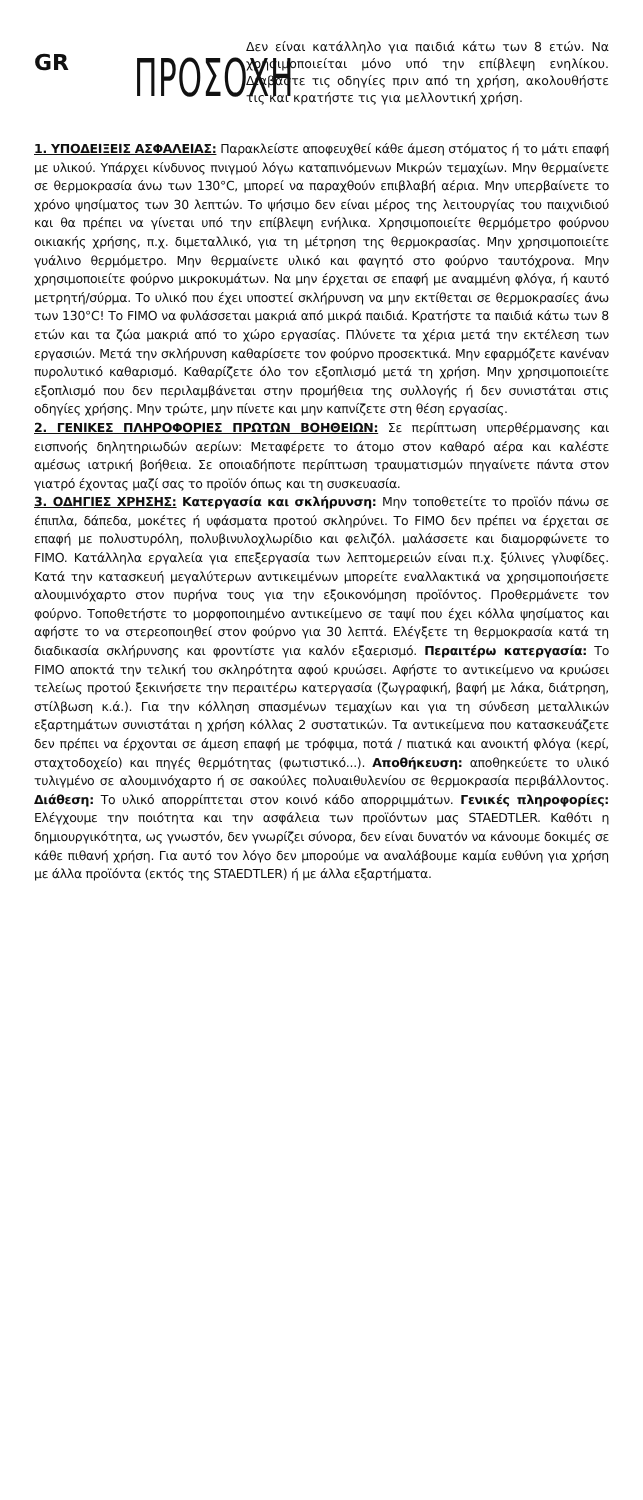GR
ΠΡΟΣΟΧΗ
Δεν είναι κατάλληλο για παιδιά κάτω των 8 ετών. Να χρησιμοποιείται μόνο υπό την επίβλεψη ενηλίκου. Διαβάστε τις οδηγίες πριν από τη χρήση, ακολουθήστε τις και κρατήστε τις για μελλοντική χρήση.
1. ΥΠΟΔΕΙΞΕΙΣ ΑΣΦΑΛΕΙΑΣ: Παρακλείστε αποφευχθεί κάθε άμεση στόματος ή το μάτι επαφή με υλικού. Υπάρχει κίνδυνος πνιγμού λόγω καταπινόμενων Μικρών τεμαχίων. Μην θερμαίνετε σε θερμοκρασία άνω των 130°C, μπορεί να παραχθούν επιβλαβή αέρια. Μην υπερβαίνετε το χρόνο ψησίματος των 30 λεπτών. Το ψήσιμο δεν είναι μέρος της λειτουργίας του παιχνιδιού και θα πρέπει να γίνεται υπό την επίβλεψη ενήλικα. Χρησιμοποιείτε θερμόμετρο φούρνου οικιακής χρήσης, π.χ. διμεταλλικό, για τη μέτρηση της θερμοκρασίας. Μην χρησιμοποιείτε γυάλινο θερμόμετρο. Μην θερμαίνετε υλικό και φαγητό στο φούρνο ταυτόχρονα. Μην χρησιμοποιείτε φούρνο μικροκυμάτων. Να μην έρχεται σε επαφή με αναμμένη φλόγα, ή καυτό μετρητή/σύρμα. Το υλικό που έχει υποστεί σκλήρυνση να μην εκτίθεται σε θερμοκρασίες άνω των 130°C! Το FIMO να φυλάσσεται μακριά από μικρά παιδιά. Κρατήστε τα παιδιά κάτω των 8 ετών και τα ζώα μακριά από το χώρο εργασίας. Πλύνετε τα χέρια μετά την εκτέλεση των εργασιών. Μετά την σκλήρυνση καθαρίσετε τον φούρνο προσεκτικά. Μην εφαρμόζετε κανέναν πυρολυτικό καθαρισμό. Καθαρίζετε όλο τον εξοπλισμό μετά τη χρήση. Μην χρησιμοποιείτε εξοπλισμό που δεν περιλαμβάνεται στην προμήθεια της συλλογής ή δεν συνιστάται στις οδηγίες χρήσης. Μην τρώτε, μην πίνετε και μην καπνίζετε στη θέση εργασίας.
2. ΓΕΝΙΚΕΣ ΠΛΗΡΟΦΟΡΙΕΣ ΠΡΩΤΩΝ ΒΟΗΘΕΙΩΝ: Σε περίπτωση υπερθέρμανσης και εισπνοής δηλητηριωδών αερίων: Μεταφέρετε το άτομο στον καθαρό αέρα και καλέστε αμέσως ιατρική βοήθεια. Σε οποιαδήποτε περίπτωση τραυματισμών πηγαίνετε πάντα στον γιατρό έχοντας μαζί σας το προϊόν όπως και τη συσκευασία.
3. ΟΔΗΓΙΕΣ ΧΡΗΣΗΣ: Κατεργασία και σκλήρυνση: Μην τοποθετείτε το προϊόν πάνω σε έπιπλα, δάπεδα, μοκέτες ή υφάσματα προτού σκληρύνει. Το FIMO δεν πρέπει να έρχεται σε επαφή με πολυστυρόλη, πολυβινυλοχλωρίδιο και φελιζόλ. μαλάσσετε και διαμορφώνετε το FIMO. Κατάλληλα εργαλεία για επεξεργασία των λεπτομερειών είναι π.χ. ξύλινες γλυφίδες. Κατά την κατασκευή μεγαλύτερων αντικειμένων μπορείτε εναλλακτικά να χρησιμοποιήσετε αλουμινόχαρτο στον πυρήνα τους για την εξοικονόμηση προϊόντος. Προθερμάνετε τον φούρνο. Τοποθετήστε το μορφοποιημένο αντικείμενο σε ταψί που έχει κόλλα ψησίματος και αφήστε το να στερεοποιηθεί στον φούρνο για 30 λεπτά. Ελέγξετε τη θερμοκρασία κατά τη διαδικασία σκλήρυνσης και φροντίστε για καλόν εξαερισμό. Περαιτέρω κατεργασία: Το FIMO αποκτά την τελική του σκληρότητα αφού κρυώσει. Αφήστε το αντικείμενο να κρυώσει τελείως προτού ξεκινήσετε την περαιτέρω κατεργασία (ζωγραφική, βαφή με λάκα, διάτρηση, στίλβωση κ.ά.). Για την κόλληση σπασμένων τεμαχίων και για τη σύνδεση μεταλλικών εξαρτημάτων συνιστάται η χρήση κόλλας 2 συστατικών. Τα αντικείμενα που κατασκευάζετε δεν πρέπει να έρχονται σε άμεση επαφή με τρόφιμα, ποτά / πιατικά και ανοικτή φλόγα (κερί, σταχτοδοχείο) και πηγές θερμότητας (φωτιστικό...). Αποθήκευση: αποθηκεύετε το υλικό τυλιγμένο σε αλουμινόχαρτο ή σε σακούλες πολυαιθυλενίου σε θερμοκρασία περιβάλλοντος. Διάθεση: Το υλικό απορρίπτεται στον κοινό κάδο απορριμμάτων. Γενικές πληροφορίες: Ελέγχουμε την ποιότητα και την ασφάλεια των προϊόντων μας STAEDTLER. Καθότι η δημιουργικότητα, ως γνωστόν, δεν γνωρίζει σύνορα, δεν είναι δυνατόν να κάνουμε δοκιμές σε κάθε πιθανή χρήση. Για αυτό τον λόγο δεν μπορούμε να αναλάβουμε καμία ευθύνη για χρήση με άλλα προϊόντα (εκτός της STAEDTLER) ή με άλλα εξαρτήματα.